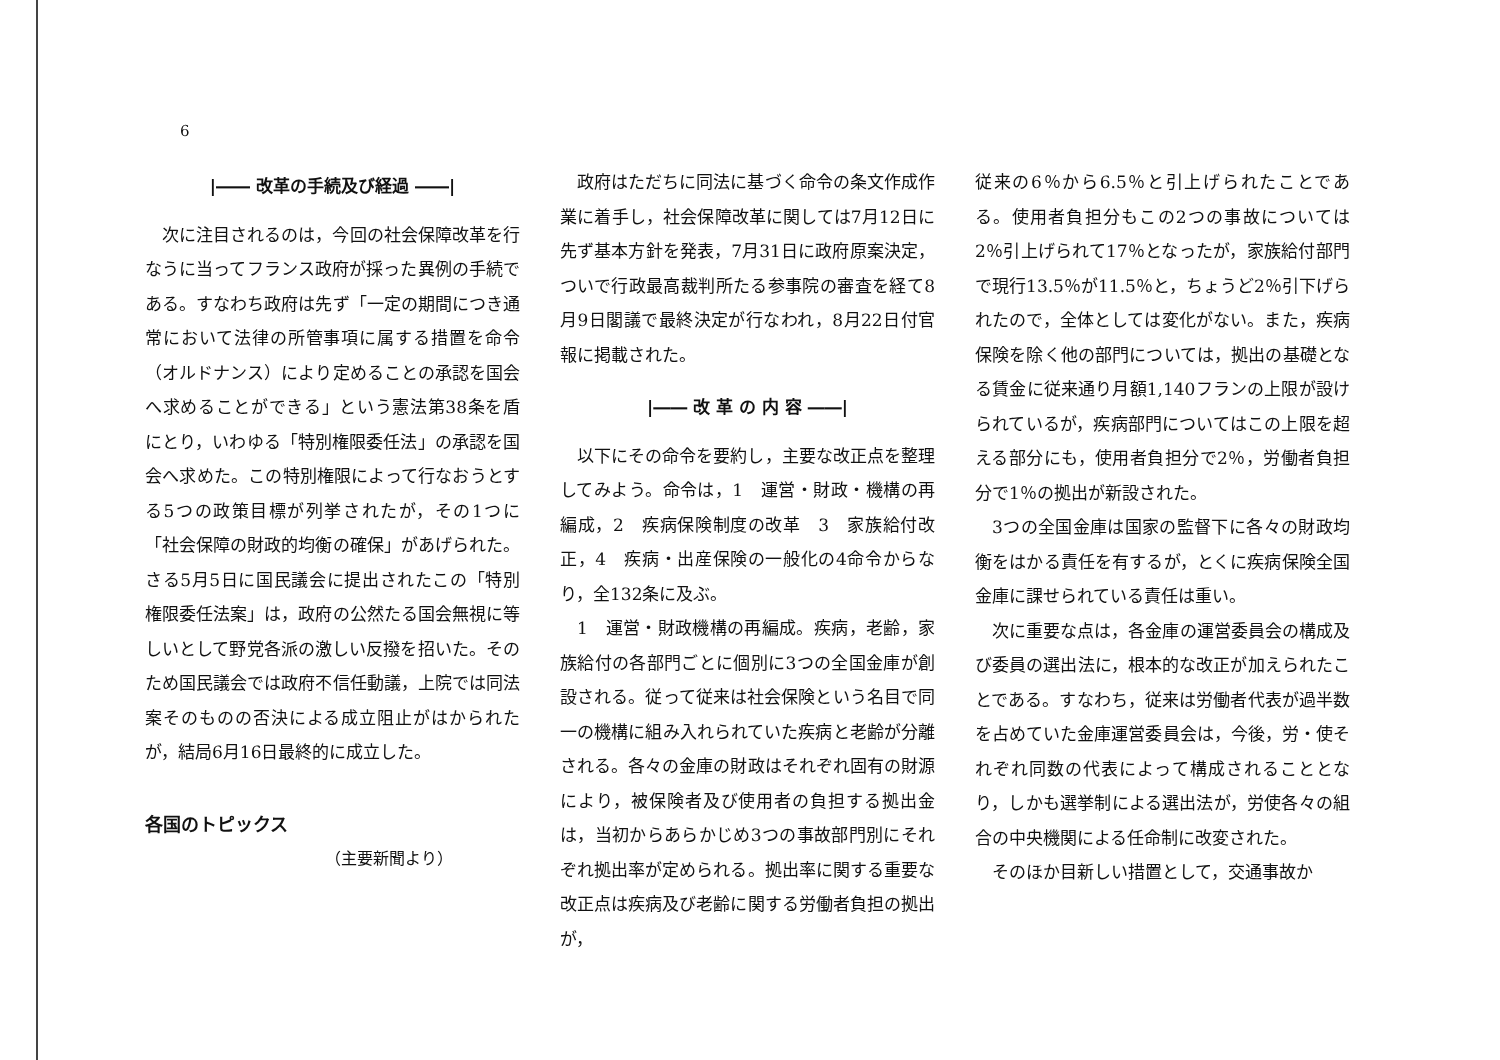6
|―― 改革の手続及び経過 ――|
次に注目されるのは，今回の社会保障改革を行なうに当ってフランス政府が採った異例の手続である。すなわち政府は先ず「一定の期間につき通常において法律の所管事項に属する措置を命令（オルドナンス）により定めることの承認を国会へ求めることができる」という憲法第38条を盾にとり，いわゆる「特別権限委任法」の承認を国会へ求めた。この特別権限によって行なおうとする5つの政策目標が列挙されたが，その1つに「社会保障の財政的均衡の確保」があげられた。さる5月5日に国民議会に提出されたこの「特別権限委任法案」は，政府の公然たる国会無視に等しいとして野党各派の激しい反撥を招いた。そのため国民議会では政府不信任動議，上院では同法案そのものの否決による成立阻止がはかられたが，結局6月16日最終的に成立した。
各国のトピックス
（主要新聞より）
政府はただちに同法に基づく命令の条文作成作業に着手し，社会保障改革に関しては7月12日に先ず基本方針を発表，7月31日に政府原案決定，ついで行政最高裁判所たる参事院の審査を経て8月9日閣議で最終決定が行なわれ，8月22日付官報に掲載された。
|―― 改 革 の 内 容 ――|
以下にその命令を要約し，主要な改正点を整理してみよう。命令は，1　運営・財政・機構の再編成，2　疾病保険制度の改革　3　家族給付改正，4　疾病・出産保険の一般化の4命令からなり，全132条に及ぶ。
1　運営・財政機構の再編成。疾病，老齢，家族給付の各部門ごとに個別に3つの全国金庫が創設される。従って従来は社会保険という名目で同一の機構に組み入れられていた疾病と老齢が分離される。各々の金庫の財政はそれぞれ固有の財源により，被保険者及び使用者の負担する拠出金は，当初からあらかじめ3つの事故部門別にそれぞれ拠出率が定められる。拠出率に関する重要な改正点は疾病及び老齢に関する労働者負担の拠出が，
従来の6％から6.5％と引上げられたことである。使用者負担分もこの2つの事故については2％引上げられて17％となったが，家族給付部門で現行13.5％が11.5％と，ちょうど2％引下げられたので，全体としては変化がない。また，疾病保険を除く他の部門については，拠出の基礎となる賃金に従来通り月額1,140フランの上限が設けられているが，疾病部門についてはこの上限を超える部分にも，使用者負担分で2％，労働者負担分で1％の拠出が新設された。
3つの全国金庫は国家の監督下に各々の財政均衡をはかる責任を有するが，とくに疾病保険全国金庫に課せられている責任は重い。
次に重要な点は，各金庫の運営委員会の構成及び委員の選出法に，根本的な改正が加えられたことである。すなわち，従来は労働者代表が過半数を占めていた金庫運営委員会は，今後，労・使それぞれ同数の代表によって構成されることとなり，しかも選挙制による選出法が，労使各々の組合の中央機関による任命制に改変された。
そのほか目新しい措置として，交通事故か